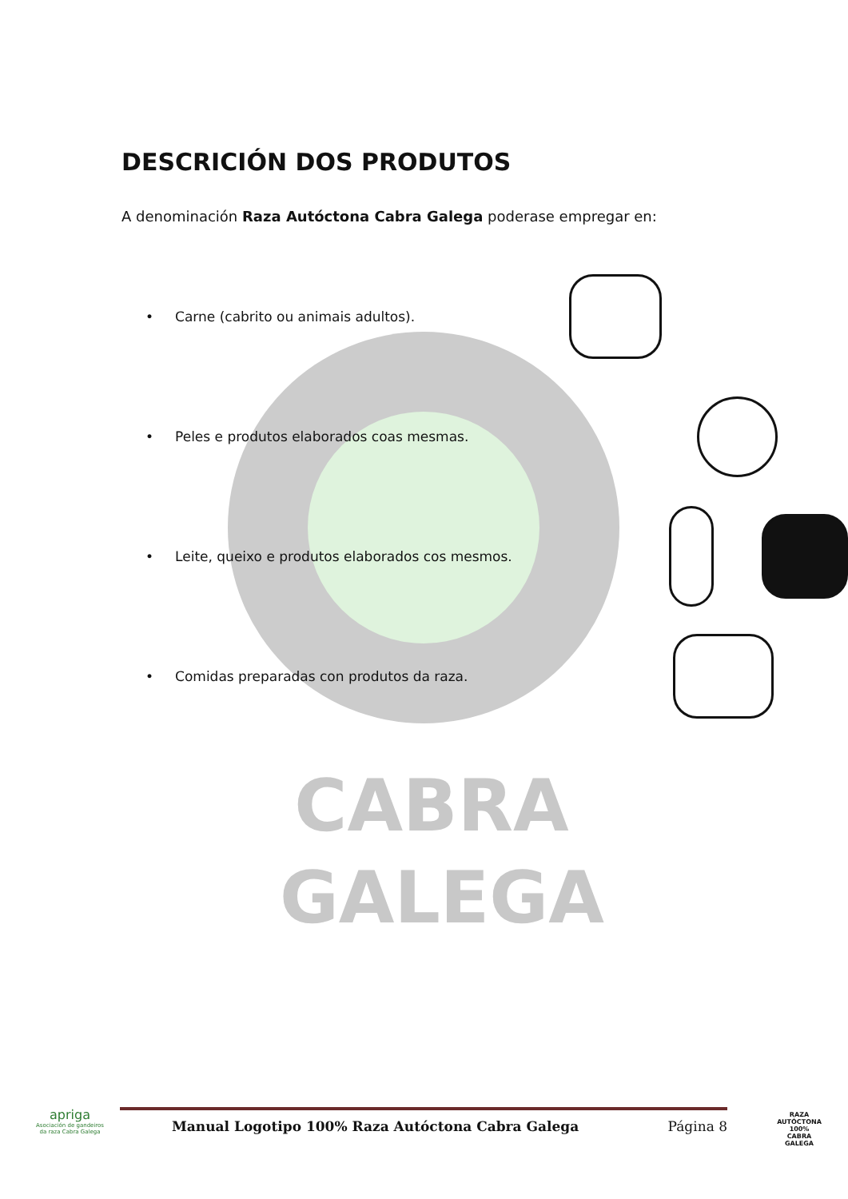CABRA GALEGA
DESCRICIÓN DOS PRODUTOS
A denominación Raza Autóctona Cabra Galega poderase empregar en:
• Carne (cabrito ou animais adultos).
• Peles e produtos elaborados coas mesmas.
• Leite, queixo e produtos elaborados cos mesmos.
• Comidas preparadas con produtos da raza.
apriga
Asociación de gandeiros da raza Cabra Galega
Manual Logotipo 100% Raza Autóctona Cabra Galega Página 8
RAZA AUTÓCTONA 100%
CABRA
GALEGA